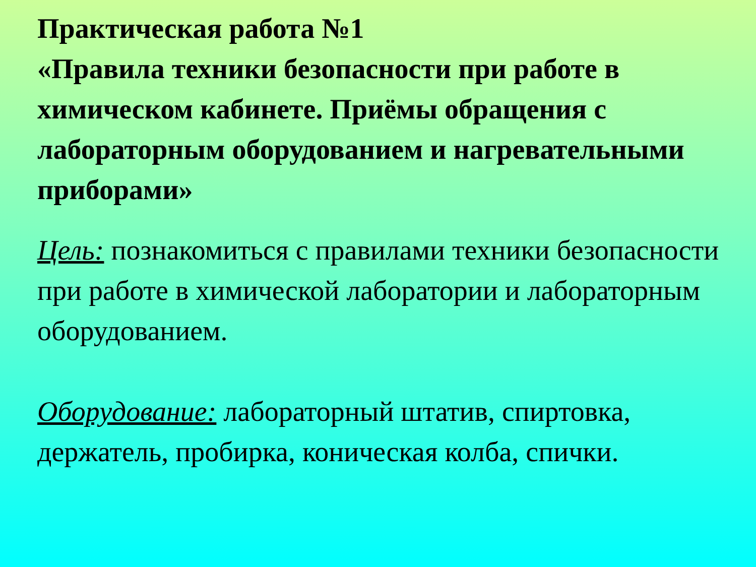Практическая работа №1
«Правила техники безопасности при работе в химическом кабинете. Приёмы обращения с лабораторным оборудованием и нагревательными приборами»
Цель: познакомиться с правилами техники безопасности при работе в химической лаборатории и лабораторным оборудованием.
Оборудование: лабораторный штатив, спиртовка, держатель, пробирка, коническая колба, спички.